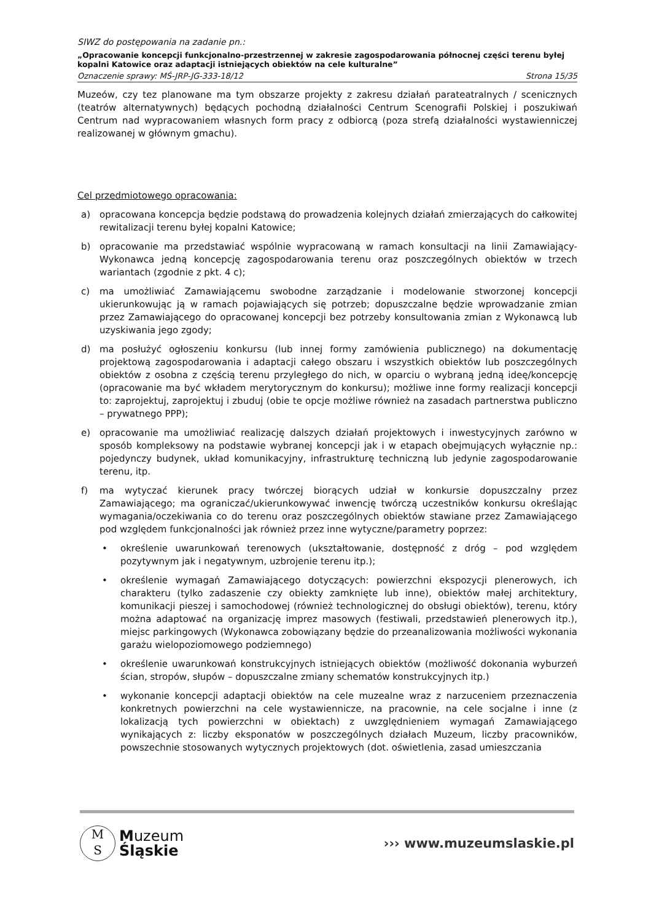SIWZ do postępowania na zadanie pn.:
„Opracowanie koncepcji funkcjonalno-przestrzennej w zakresie zagospodarowania północnej części terenu byłej kopalni Katowice oraz adaptacji istniejących obiektów na cele kulturalne”
Oznaczenie sprawy: MŚ-JRP-JG-333-18/12 Strona 15/35
Muzeów, czy tez planowane ma tym obszarze projekty z zakresu działań parateatralnych / scenicznych (teatrów alternatywnych) będących pochodną działalności Centrum Scenografii Polskiej i poszukiwań Centrum nad wypracowaniem własnych form pracy z odbiorcą (poza strefą działalności wystawienniczej realizowanej w głównym gmachu).
Cel przedmiotowego opracowania:
a) opracowana koncepcja będzie podstawą do prowadzenia kolejnych działań zmierzających do całkowitej rewitalizacji terenu byłej kopalni Katowice;
b) opracowanie ma przedstawiać wspólnie wypracowaną w ramach konsultacji na linii Zamawiający-Wykonawca jedną koncepcję zagospodarowania terenu oraz poszczególnych obiektów w trzech wariantach (zgodnie z pkt. 4 c);
c) ma umożliwiać Zamawiającemu swobodne zarządzanie i modelowanie stworzonej koncepcji ukierunkowując ją w ramach pojawiających się potrzeb; dopuszczalne będzie wprowadzanie zmian przez Zamawiającego do opracowanej koncepcji bez potrzeby konsultowania zmian z Wykonawcą lub uzyskiwania jego zgody;
d) ma posłużyć ogłoszeniu konkursu (lub innej formy zamówienia publicznego) na dokumentację projektową zagospodarowania i adaptacji całego obszaru i wszystkich obiektów lub poszczególnych obiektów z osobna z częścią terenu przyległego do nich, w oparciu o wybraną jedną ideę/koncepcję (opracowanie ma być wkładem merytorycznym do konkursu); możliwe inne formy realizacji koncepcji to: zaprojektuj, zaprojektuj i zbuduj (obie te opcje możliwe również na zasadach partnerstwa publiczno – prywatnego PPP);
e) opracowanie ma umożliwiać realizację dalszych działań projektowych i inwestycyjnych zarówno w sposób kompleksowy na podstawie wybranej koncepcji jak i w etapach obejmujących wyłącznie np.: pojedynczy budynek, układ komunikacyjny, infrastrukturę techniczną lub jedynie zagospodarowanie terenu, itp.
f) ma wytyczać kierunek pracy twórczej biorących udział w konkursie dopuszczalny przez Zamawiającego; ma ograniczać/ukierunkowywać inwencję twórczą uczestników konkursu określając wymagania/oczekiwania co do terenu oraz poszczególnych obiektów stawiane przez Zamawiającego pod względem funkcjonalności jak również przez inne wytyczne/parametry poprzez:
• określenie uwarunkowań terenowych (ukształtowanie, dostępność z dróg – pod względem pozytywnym jak i negatywnym, uzbrojenie terenu itp.);
• określenie wymagań Zamawiającego dotyczących: powierzchni ekspozycji plenerowych, ich charakteru (tylko zadaszenie czy obiekty zamknięte lub inne), obiektów małej architektury, komunikacji pieszej i samochodowej (również technologicznej do obsługi obiektów), terenu, który można adaptować na organizację imprez masowych (festiwali, przedstawień plenerowych itp.), miejsc parkingowych (Wykonawca zobowiązany będzie do przeanalizowania możliwości wykonania garażu wielopoziomowego podziemnego)
• określenie uwarunkowań konstrukcyjnych istniejących obiektów (możliwość dokonania wyburzeń ścian, stropów, słupów – dopuszczalne zmiany schematów konstrukcyjnych itp.)
• wykonanie koncepcji adaptacji obiektów na cele muzealne wraz z narzuceniem przeznaczenia konkretnych powierzchni na cele wystawiennicze, na pracownie, na cele socjalne i inne (z lokalizacją tych powierzchni w obiektach) z uwzględnieniem wymagań Zamawiającego wynikających z: liczby eksponatów w poszczególnych działach Muzeum, liczby pracowników, powszechnie stosowanych wytycznych projektowych (dot. oświetlenia, zasad umieszczania
M
S
Muzeum
Śląskie
››› www.muzeumslaskie.pl